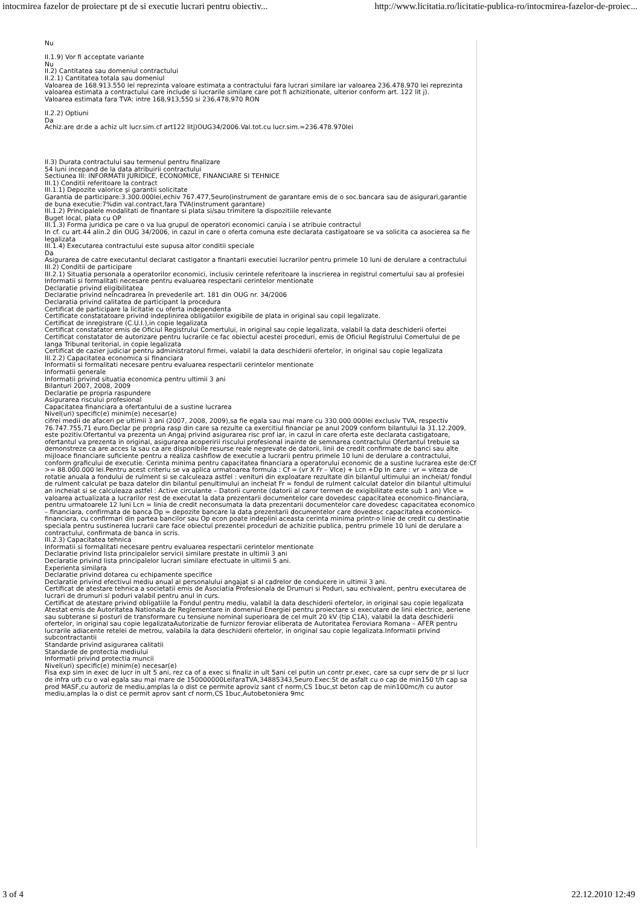intocmirea fazelor de proiectare pt de si executie lucrari pentru obiectiv... http://www.licitatia.ro/licitatie-publica-ro/intocmirea-fazelor-de-proiec...
Nu
II.1.9) Vor fi acceptate variante
Nu
II.2) Cantitatea sau domeniul contractului
II.2.1) Cantitatea totala sau domeniul
Valoarea de 168.913.550 lei reprezinta valoare estimata a contractului fara lucrari similare iar valoarea 236.478.970 lei reprezinta valoarea estimata a contractului care include si lucrarile similare care pot fi achizitionate, ulterior conform art. 122 lit j).
Valoarea estimata fara TVA: intre 168,913,550 si 236,478,970 RON
II.2.2) Optiuni
Da
Achiz.are dr.de a achiz ult lucr.sim.cf art122 litj)OUG34/2006.Val.tot.cu lucr.sim.=236.478.970lei
II.3) Durata contractului sau termenul pentru finalizare
54 luni incepand de la data atribuirii contractului
Sectiunea III: INFORMATII JURIDICE, ECONOMICE, FINANCIARE SI TEHNICE
III.1) Conditii referitoare la contract
III.1.1) Depozite valorice şi garantii solicitate
Garantia de participare:3.300.000lei,echiv 767.477,5euro(instrument de garantare emis de o soc.bancara sau de asigurari,garantie de buna executie:7%din val.contract,fara TVA(instrument garantare)
III.1.2) Principalele modalitati de finantare si plata si/sau trimitere la dispozitiile relevante
Buget local, plata cu OP
III.1.3) Forma juridica pe care o va lua grupul de operatori economici caruia i se atribuie contractul
In cf. cu art.44 alin.2 din OUG 34/2006, in cazul in care o oferta comuna este declarata castigatoare se va solicita ca asocierea sa fie legalizata
III.1.4) Executarea contractului este supusa altor conditii speciale
Da
Asigurarea de catre executantul declarat castigator a finantarii executiei lucrarilor pentru primele 10 luni de derulare a contractului
III.2) Conditii de participare
III.2.1) Situatia personala a operatorilor economici, inclusiv cerintele referitoare la inscrierea in registrul comertului sau al profesiei
Informatii si formalitati necesare pentru evaluarea respectarii cerintelor mentionate
Declaratie privind eligibilitatea
Declaratie privind neîncadrarea în prevederile art. 181 din OUG nr. 34/2006
Declaratia privind calitatea de participant la procedura
Certificat de participare la licitatie cu oferta independenta
Certificate constatatoare privind indeplinirea obligatiilor exigibile de plata in original sau copii legalizate.
Certificat de inregistrare (C.U.I.),in copie legalizata
Certificat constatator emis de Oficiul Registrului Comertului, in original sau copie legalizata, valabil la data deschiderii ofertei
Certificat constatator de autorizare pentru lucrarile ce fac obiectul acestei proceduri, emis de Oficiul Registrului Comertului de pe langa Tribunal teritorial, in copie legalizata
Certificat de cazier judiciar pentru administratorul firmei, valabil la data deschiderii ofertelor, in original sau copie legalizata
III.2.2) Capacitatea economica si financiara
Informatii si formalitati necesare pentru evaluarea respectarii cerintelor mentionate
Informatii generale
Informatii privind situatia economica pentru ultimii 3 ani
Bilanturi 2007, 2008, 2009
Declaratie pe propria raspundere
Asigurarea riscului profesional
Capacitatea financiara a ofertantului de a sustine lucrarea
Nivel(uri) specific(e) minim(e) necesar(e)
cifrei medii de afaceri pe ultimii 3 ani (2007, 2008, 2009),sa fie egala sau mai mare cu 330.000.000lei exclusiv TVA, respectiv 76.747.755,71 euro.Declar pe propria rasp din care sa rezulte ca exercitiul financiar pe anul 2009 conform bilantului la 31.12.2009, este pozitiv.Ofertantul va prezenta un Angaj privind asigurarea risc prof iar, in cazul in care oferta este declarata castigatoare, ofertantul va prezenta in original, asigurarea acoperirii riscului profesional inainte de semnarea contractului Ofertantul trebuie sa demonstreze ca are acces la sau ca are disponibile resurse reale negrevate de datorii, linii de credit confirmate de banci sau alte mijloace financiare suficiente pentru a realiza cashflow de executie a lucrarii pentru primele 10 luni de derulare a contractului, conform graficului de executie. Cerinta minima pentru capacitatea financiara a operatorului economic de a sustine lucrarea este de:Cf >= 88.000.000 lei.Pentru acest criteriu se va aplica urmatoarea formula : Cf = (vr X Fr – Vlce) + Lcn +Dp In care : vr = viteza de rotatie anuala a fondului de rulment si se calculeaza astfel : venituri din exploatare rezultate din bilantul ultimului an incheiat/ fondul de rulment calculat pe baza datelor din bilantul penultimului an incheiat Fr = fondul de rulment calculat datelor din bilantul ultimului an incheiat si se calculeaza astfel : Active circulante – Datorii curente (datorii al caror termen de exigibilitate este sub 1 an) Vlce = valoarea actualizata a lucrarilor rest de executat la data prezentarii documentelor care dovedesc capacitatea economico-financiara, pentru urmatoarele 12 luni Lcn = linia de credit neconsumata la data prezentarii documentelor care dovedesc capacitatea economico – financiara, confirmata de banca Dp = depozite bancare la data prezentarii documentelor care dovedesc capacitatea economico-financiara, cu confirmari din partea bancilor sau Op econ poate indeplini aceasta cerinta minima printr-o linie de credit cu destinatie speciala pentru sustinerea lucrarii care face obiectul prezentei proceduri de achizitie publica, pentru primele 10 luni de derulare a contractului, confirmata de banca in scris.
III.2.3) Capacitatea tehnica
Informatii si formalitati necesare pentru evaluarea respectarii cerintelor mentionate
Declaratie privind lista principalelor servicii similare prestate in ultimii 3 ani
Declaratie privind lista principalelor lucrari similare efectuate in ultimii 5 ani.
Experienta similara
Declaratie privind dotarea cu echipamente specifice
Declaratie privind efectivul mediu anual al personalului angajat si al cadrelor de conducere in ultimii 3 ani.
Certificat de atestare tehnica a societatii emis de Asociatia Profesionala de Drumuri si Poduri, sau echivalent, pentru executarea de lucrari de drumuri si poduri valabil pentru anul in curs.
Certificat de atestare privind obligatiile la Fondul pentru mediu, valabil la data deschiderii ofertelor, in original sau copie legalizata
Atestat emis de Autoritatea Nationala de Reglementare in domeniul Energiei pentru proiectare si executare de linii electrice, aeriene sau subterane si posturi de transformare cu tensiune nominal superioara de cel mult 20 kV (tip C1A), valabil la data deschiderii ofertelor, in original sau copie legalizataAutorizatie de furnizor feroviar eliberata de Autoritatea Feroviara Romana – AFER pentru lucrarile adiacente retelei de metrou, valabila la data deschiderii ofertelor, in original sau copie legalizata.Informatii privind subcontractantii
Standarde privind asigurarea calitatii
Standarde de protectia mediului
Informatii privind protectia muncii
Nivel(uri) specific(e) minim(e) necesar(e)
Fisa exp sim in exec de lucr in ult 5 ani, rez ca of a exec si finaliz in ult 5ani cel putin un contr pr,exec, care sa cupr serv de pr si lucr de infra urb cu o val egala sau mai mare de 150000000LeifaraTVA,34885343,5euro.Exec:St de asfalt cu o cap de min150 t/h cap sa prod MASF,cu autoriz de mediu,amplas la o dist ce permite aproviz sant cf norm,CS 1buc,st beton cap de min100mc/h cu autor mediu,amplas la o dist ce permit aprov sant cf norm,CS 1buc,Autobetoniera 9mc
3 of 4 22.12.2010 12:49